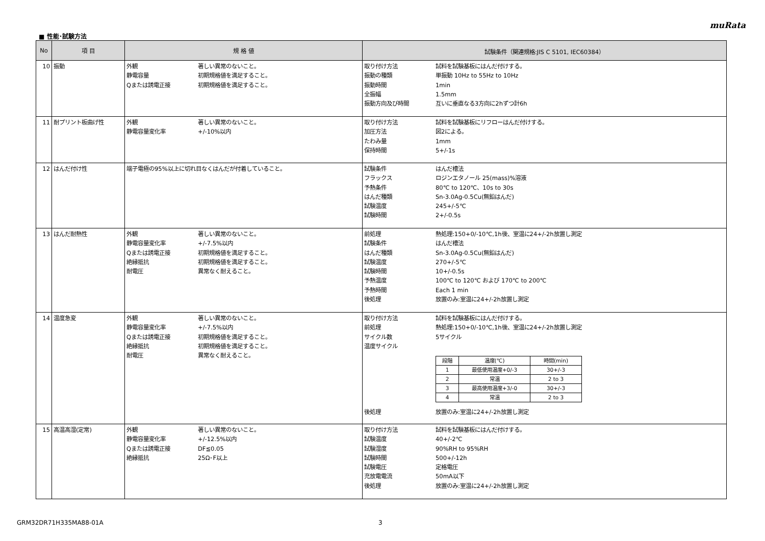muRata
■ 性能･試験方法
| No | 項 目 | 規 格 値 | 試験条件（関連規格:JIS C 5101, IEC60384） |
| --- | --- | --- | --- |
| 10 | 振動 | 外観 著しい異常のないこと。 静電容量 初期規格値を満足すること。 Qまたは誘電正接 初期規格値を満足すること。 | 取り付け方法 試料を試験基板にはんだ付けする。 振動の種類 単振動 10Hz to 55Hz to 10Hz 振動時間 1min 全振幅 1.5mm 振動方向及び時間 互いに垂直なる3方向に2hずつ計6h |
| 11 | 耐プリント板曲げ性 | 外観 著しい異常のないこと。 静電容量変化率 +/-10%以内 | 取り付け方法 試料を試験基板にリフローはんだ付けする。 加圧方法 図2による。 たわみ量 1mm 保持時間 5+/-1s |
| 12 | はんだ付け性 | 端子電極の95%以上に切れ目なくはんだが付着していること。 | 試験条件 はんだ槽法 フラックス ロジンエタノール 25(mass)%溶液 予熱条件 80℃ to 120℃、10s to 30s はんだ種類 Sn-3.0Ag-0.5Cu(無鉛はんだ) 試験温度 245+/-5℃ 試験時間 2+/-0.5s |
| 13 | はんだ耐熱性 | 外観 著しい異常のないこと。 静電容量変化率 +/-7.5%以内 Qまたは誘電正接 初期規格値を満足すること。 絶縁抵抗 初期規格値を満足すること。 耐電圧 異常なく耐えること。 | 前処理 熱処理:150+0/-10℃,1h後、室温に24+/-2h放置し測定 試験条件 はんだ槽法 はんだ種類 Sn-3.0Ag-0.5Cu(無鉛はんだ) 試験温度 270+/-5℃ 試験時間 10+/-0.5s 予熱温度 100℃ to 120℃ および 170℃ to 200℃ 予熱時間 Each 1 min 後処理 放置のみ:室温に24+/-2h放置し測定 |
| 14 | 温度急変 | 外観 著しい異常のないこと。 静電容量変化率 +/-7.5%以内 Qまたは誘電正接 初期規格値を満足すること。 絶縁抵抗 初期規格値を満足すること。 耐電圧 異常なく耐えること。 | 取り付け方法 試料を試験基板にはんだ付けする。 前処理 熱処理:150+0/-10℃,1h後、室温に24+/-2h放置し測定 サイクル数 5サイクル 温度サイクル / 段階 / 温度(℃) / 時間(min) / / 1 / 最低使用温度+0/-3 / 30+/-3 / / 2 / 常温 / 2 to 3 / / 3 / 最高使用温度+3/-0 / 30+/-3 / / 4 / 常温 / 2 to 3 / 後処理 放置のみ:室温に24+/-2h放置し測定 |
| 15 | 高温高湿(定常) | 外観 著しい異常のないこと。 静電容量変化率 +/-12.5%以内 Qまたは誘電正接 DF≦0.05 絶縁抵抗 25Ω･F以上 | 取り付け方法 試料を試験基板にはんだ付けする。 試験温度 40+/-2℃ 試験湿度 90%RH to 95%RH 試験時間 500+/-12h 試験電圧 定格電圧 充放電電流 50mA以下 後処理 放置のみ:室温に24+/-2h放置し測定 |
GRM32DR71H335MA88-01A 3